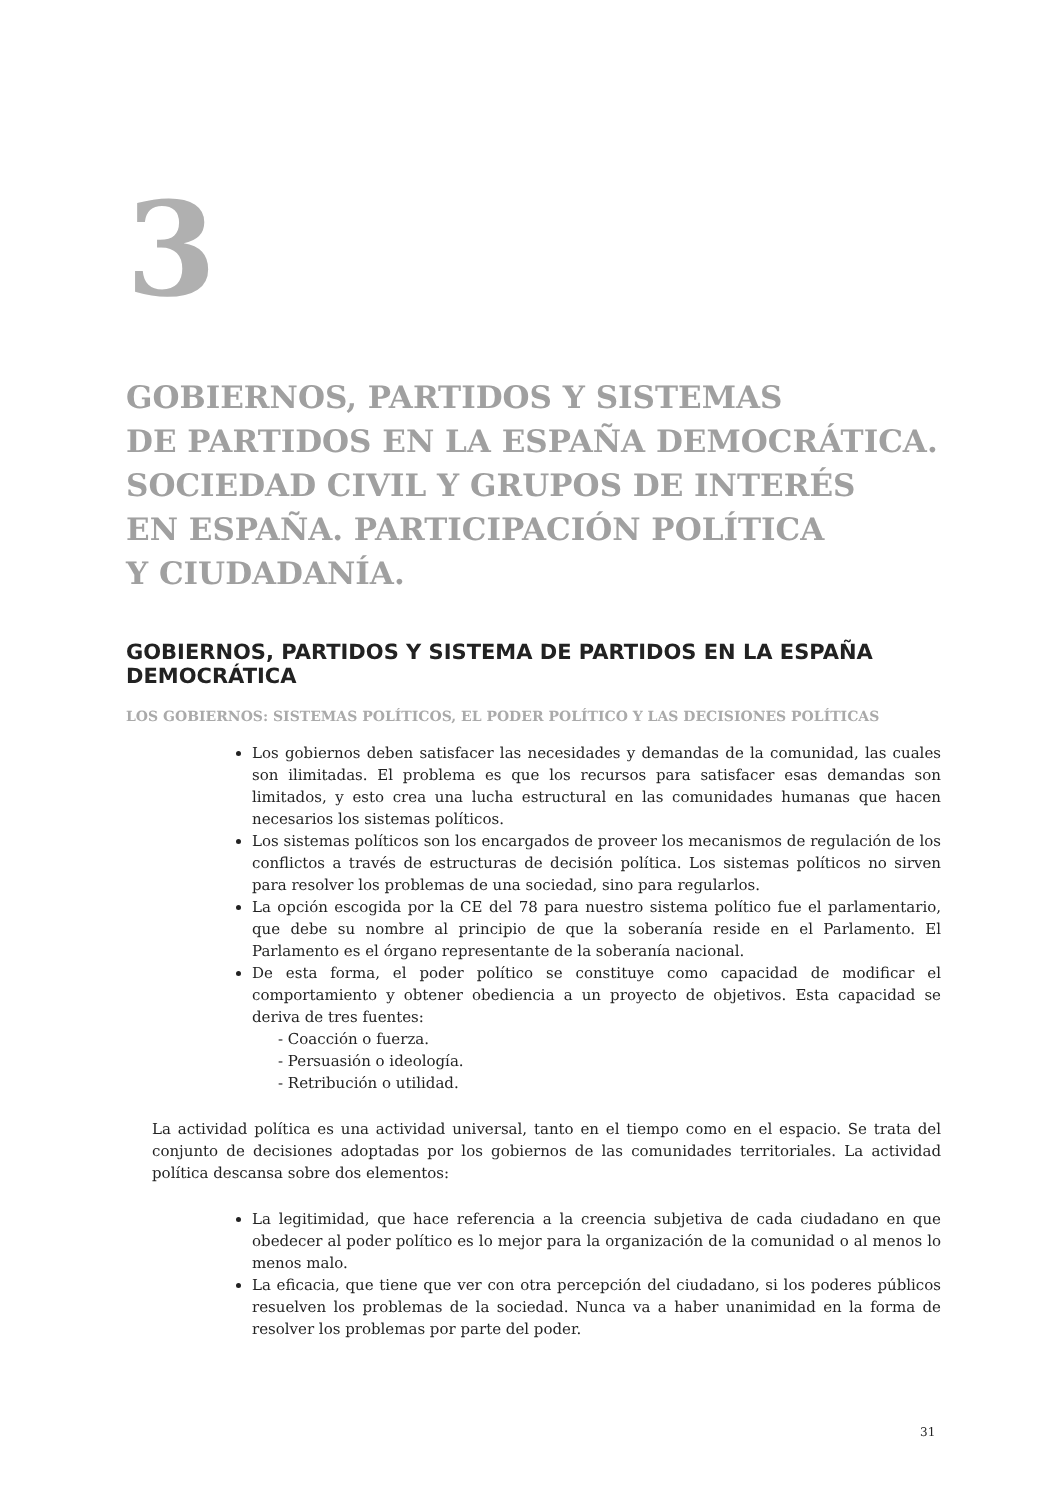3
GOBIERNOS, PARTIDOS Y SISTEMAS
DE PARTIDOS EN LA ESPAÑA DEMOCRÁTICA.
SOCIEDAD CIVIL Y GRUPOS DE INTERÉS
EN ESPAÑA. PARTICIPACIÓN POLÍTICA
Y CIUDADANÍA.
GOBIERNOS, PARTIDOS Y SISTEMA DE PARTIDOS EN LA ESPAÑA DEMOCRÁTICA
LOS GOBIERNOS: SISTEMAS POLÍTICOS, EL PODER POLÍTICO Y LAS DECISIONES POLÍTICAS
Los gobiernos deben satisfacer las necesidades y demandas de la comunidad, las cuales son ilimitadas. El problema es que los recursos para satisfacer esas demandas son limitados, y esto crea una lucha estructural en las comunidades humanas que hacen necesarios los sistemas políticos.
Los sistemas políticos son los encargados de proveer los mecanismos de regulación de los conflictos a través de estructuras de decisión política. Los sistemas políticos no sirven para resolver los problemas de una sociedad, sino para regularlos.
La opción escogida por la CE del 78 para nuestro sistema político fue el parlamentario, que debe su nombre al principio de que la soberanía reside en el Parlamento. El Parlamento es el órgano representante de la soberanía nacional.
De esta forma, el poder político se constituye como capacidad de modificar el comportamiento y obtener obediencia a un proyecto de objetivos. Esta capacidad se deriva de tres fuentes:
- Coacción o fuerza.
- Persuasión o ideología.
- Retribución o utilidad.
La actividad política es una actividad universal, tanto en el tiempo como en el espacio. Se trata del conjunto de decisiones adoptadas por los gobiernos de las comunidades territoriales. La actividad política descansa sobre dos elementos:
La legitimidad, que hace referencia a la creencia subjetiva de cada ciudadano en que obedecer al poder político es lo mejor para la organización de la comunidad o al menos lo menos malo.
La eficacia, que tiene que ver con otra percepción del ciudadano, si los poderes públicos resuelven los problemas de la sociedad. Nunca va a haber unanimidad en la forma de resolver los problemas por parte del poder.
31